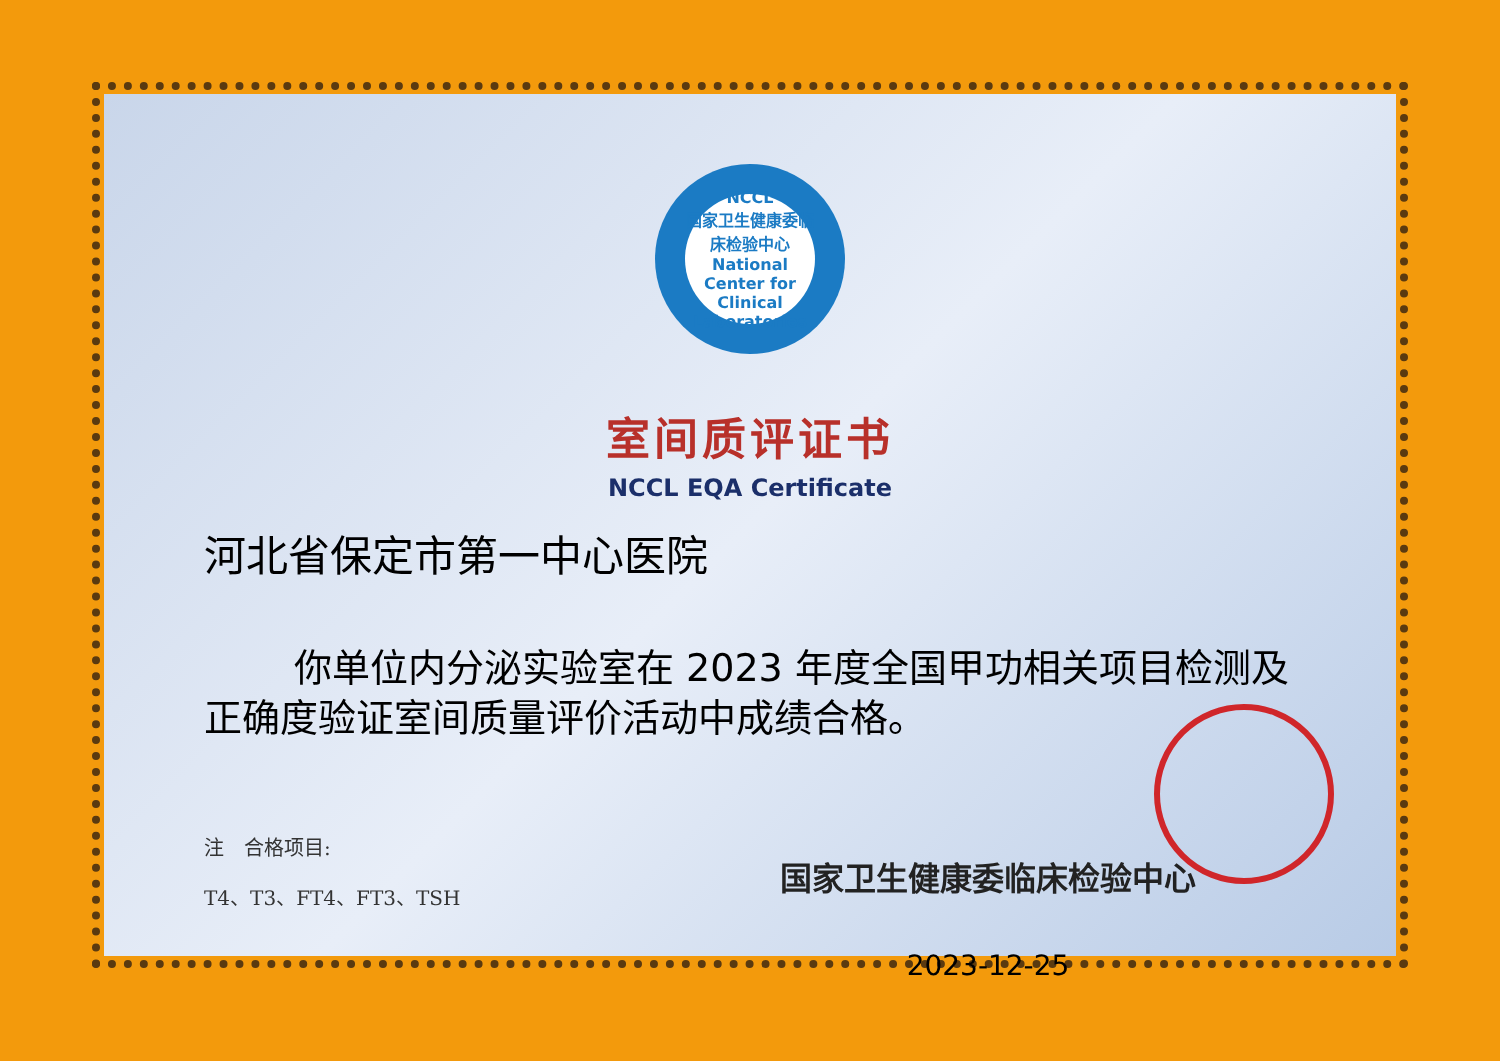NCCL
国家卫生健康委临床检验中心
National Center for Clinical Laboratories
室间质评证书
NCCL EQA Certificate
河北省保定市第一中心医院
你单位内分泌实验室在 2023 年度全国甲功相关项目检测及正确度验证室间质量评价活动中成绩合格。
注　合格项目:
T4、T3、FT4、FT3、TSH
国家卫生健康委临床检验中心
2023-12-25